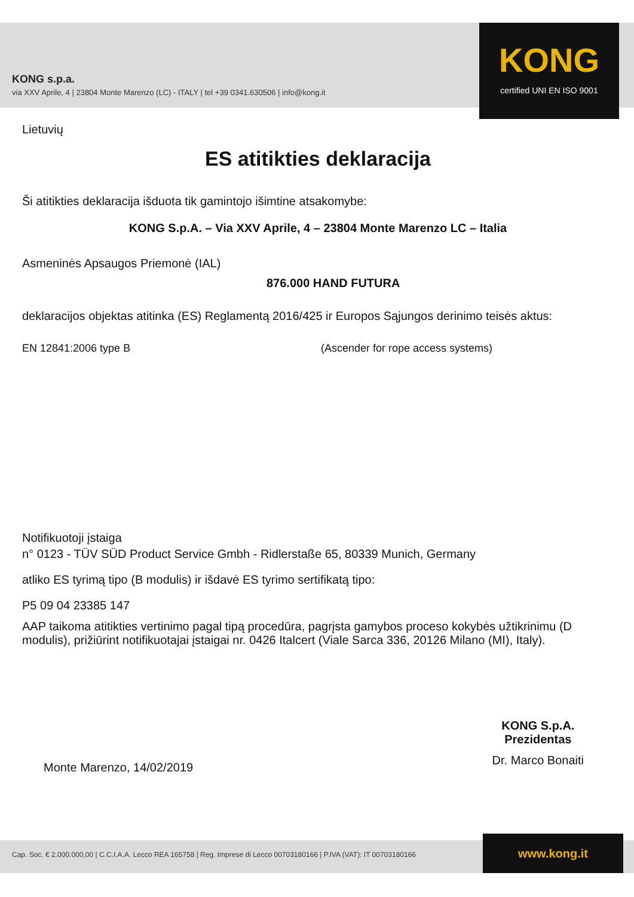KONG s.p.a.
via XXV Aprile, 4 | 23804 Monte Marenzo (LC) - ITALY | tel +39 0341.630506 | info@kong.it
KONG
certified UNI EN ISO 9001
Lietuvių
ES atitikties deklaracija
Ši atitikties deklaracija išduota tik gamintojo išimtine atsakomybe:
KONG S.p.A. – Via XXV Aprile, 4 – 23804 Monte Marenzo LC – Italia
Asmeninės Apsaugos Priemonė (IAL)
876.000 HAND FUTURA
deklaracijos objektas atitinka (ES) Reglamentą 2016/425 ir Europos Sąjungos derinimo teisės aktus:
EN 12841:2006 type B (Ascender for rope access systems)
Notifikuotoji įstaiga
n° 0123 - TÜV SÜD Product Service Gmbh - Ridlerstaße 65, 80339 Munich, Germany
atliko ES tyrimą tipo (B modulis) ir išdavė ES tyrimo sertifikatą tipo:
P5 09 04 23385 147
AAP taikoma atitikties vertinimo pagal tipą procedūra, pagrįsta gamybos proceso kokybės užtikrinimu (D modulis), prižiūrint notifikuotajai įstaigai nr. 0426 Italcert (Viale Sarca 336, 20126 Milano (MI), Italy).
Monte Marenzo, 14/02/2019
KONG S.p.A.
Prezidentas
Dr. Marco Bonaiti
Cap. Soc. € 2.000.000,00 | C.C.I.A.A. Lecco REA 165758 | Reg. Imprese di Lecco 00703180166 | P.IVA (VAT): IT 00703180166 www.kong.it